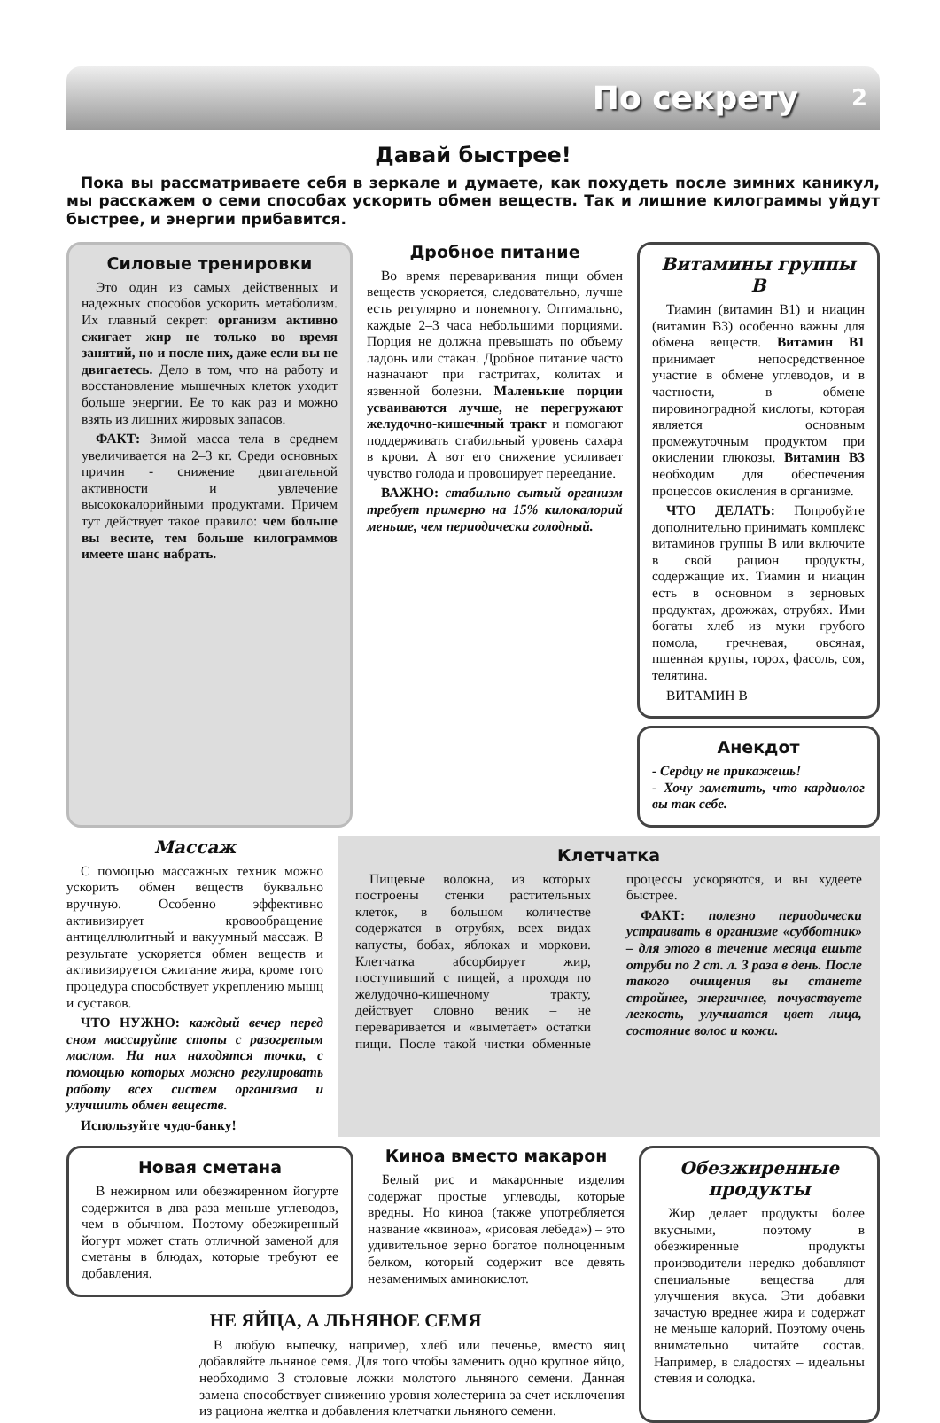По секрету 2
Давай быстрее!
Пока вы рассматриваете себя в зеркале и думаете, как похудеть после зимних каникул, мы расскажем о семи способах ускорить обмен веществ. Так и лишние килограммы уйдут быстрее, и энергии прибавится.
Силовые тренировки
Это один из самых действенных и надежных способов ускорить метаболизм. Их главный секрет: организм активно сжигает жир не только во время занятий, но и после них, даже если вы не двигаетесь. Дело в том, что на работу и восстановление мышечных клеток уходит больше энергии. Ее то как раз и можно взять из лишних жировых запасов.
ФАКТ: Зимой масса тела в среднем увеличивается на 2–3 кг. Среди основных причин - снижение двигательной активности и увлечение высококалорийными продуктами. Причем тут действует такое правило: чем больше вы весите, тем больше килограммов имеете шанс набрать.
Дробное питание
Во время переваривания пищи обмен веществ ускоряется, следовательно, лучше есть регулярно и понемногу. Оптимально, каждые 2–3 часа небольшими порциями. Порция не должна превышать по объему ладонь или стакан. Дробное питание часто назначают при гастритах, колитах и язвенной болезни. Маленькие порции усваиваются лучше, не перегружают желудочно-кишечный тракт и помогают поддерживать стабильный уровень сахара в крови. А вот его снижение усиливает чувство голода и провоцирует переедание.
ВАЖНО: стабильно сытый организм требует примерно на 15% килокалорий меньше, чем периодически голодный.
Витамины группы В
Тиамин (витамин В1) и ниацин (витамин В3) особенно важны для обмена веществ. Витамин В1 принимает непосредственное участие в обмене углеводов, и в частности, в обмене пировиноградной кислоты, которая является основным промежуточным продуктом при окислении глюкозы. Витамин В3 необходим для обеспечения процессов окисления в организме.
ЧТО ДЕЛАТЬ: Попробуйте дополнительно принимать комплекс витаминов группы В или включите в свой рацион продукты, содержащие их. Тиамин и ниацин есть в основном в зерновых продуктах, дрожжах, отрубях. Ими богаты хлеб из муки грубого помола, гречневая, овсяная, пшенная крупы, горох, фасоль, соя, телятина.
ВИТАМИН В
Анекдот
- Сердцу не прикажешь!
- Хочу заметить, что кардиолог вы так себе.
Массаж
С помощью массажных техник можно ускорить обмен веществ буквально вручную. Особенно эффективно активизирует кровообращение антицеллюлитный и вакуумный массаж. В результате ускоряется обмен веществ и активизируется сжигание жира, кроме того процедура способствует укреплению мышц и суставов.
ЧТО НУЖНО: каждый вечер перед сном массируйте стопы с разогретым маслом. На них находятся точки, с помощью которых можно регулировать работу всех систем организма и улучшить обмен веществ.
Используйте чудо-банку!
Клетчатка
Пищевые волокна, из которых построены стенки растительных клеток, в большом количестве содержатся в отрубях, всех видах капусты, бобах, яблоках и моркови. Клетчатка абсорбирует жир, поступивший с пищей, а проходя по желудочно-кишечному тракту, действует словно веник – не переваривается и «выметает» остатки пищи. После такой чистки обменные процессы ускоряются, и вы худеете быстрее.
ФАКТ: полезно периодически устраивать в организме «субботник» – для этого в течение месяца ешьте отруби по 2 ст. л. 3 раза в день. После такого очищения вы станете стройнее, энергичнее, почувствуете легкость, улучшатся цвет лица, состояние волос и кожи.
Новая сметана
В нежирном или обезжиренном йогурте содержится в два раза меньше углеводов, чем в обычном. Поэтому обезжиренный йогурт может стать отличной заменой для сметаны в блюдах, которые требуют ее добавления.
Киноа вместо макарон
Белый рис и макаронные изделия содержат простые углеводы, которые вредны. Но киноа (также употребляется название «квиноа», «рисовая лебеда») – это удивительное зерно богатое полноценным белком, который содержит все девять незаменимых аминокислот.
НЕ ЯЙЦА, А ЛЬНЯНОЕ СЕМЯ
В любую выпечку, например, хлеб или печенье, вместо яиц добавляйте льняное семя. Для того чтобы заменить одно крупное яйцо, необходимо 3 столовые ложки молотого льняного семени. Данная замена способствует снижению уровня холестерина за счет исключения из рациона желтка и добавления клетчатки льняного семени.
Обезжиренные продукты
Жир делает продукты более вкусными, поэтому в обезжиренные продукты производители нередко добавляют специальные вещества для улучшения вкуса. Эти добавки зачастую вреднее жира и содержат не меньше калорий. Поэтому очень внимательно читайте состав. Например, в сладостях – идеальны стевия и солодка.